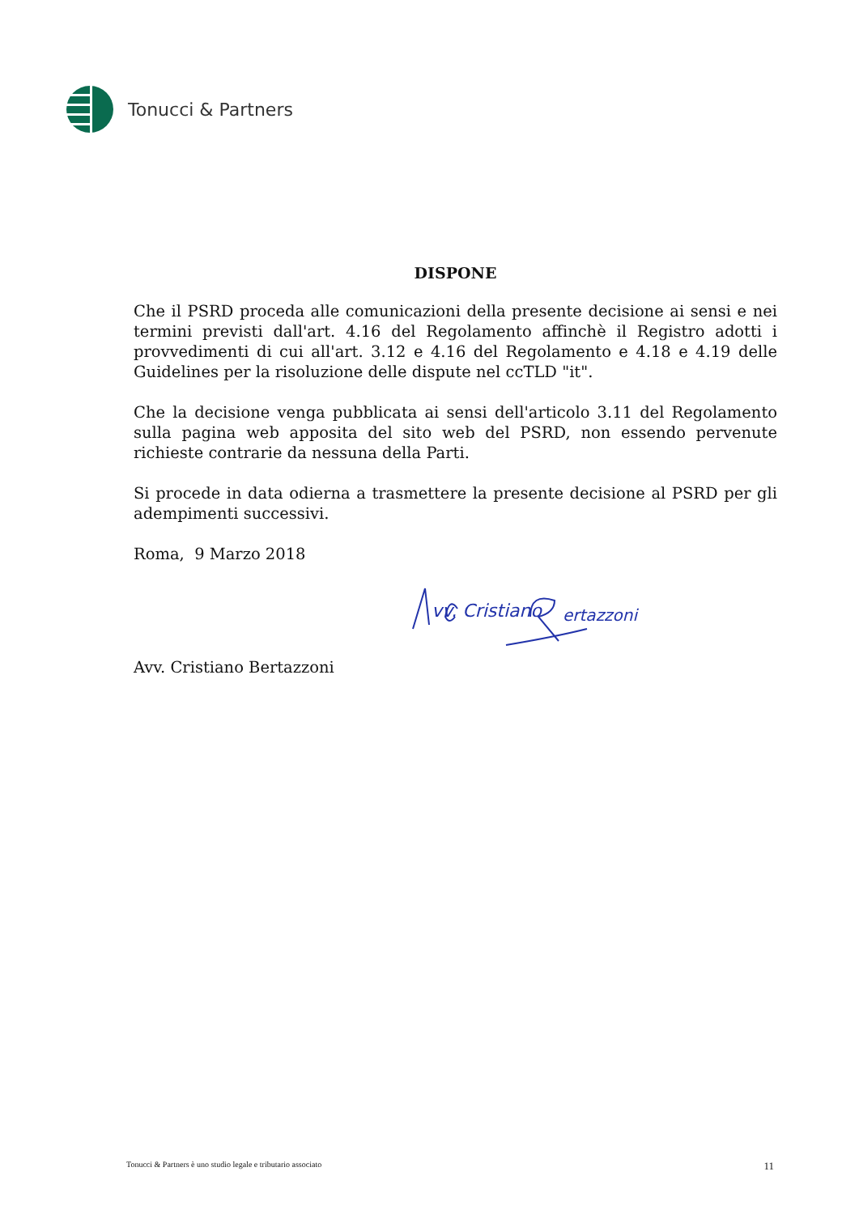Tonucci & Partners
DISPONE
Che il PSRD proceda alle comunicazioni della presente decisione ai sensi e nei termini previsti dall'art. 4.16 del Regolamento affinchè il Registro adotti i provvedimenti di cui all'art. 3.12 e 4.16 del Regolamento e 4.18 e 4.19 delle Guidelines per la risoluzione delle dispute nel ccTLD "it".
Che la decisione venga pubblicata ai sensi dell'articolo 3.11 del Regolamento sulla pagina web apposita del sito web del PSRD, non essendo pervenute richieste contrarie da nessuna della Parti.
Si procede in data odierna a trasmettere la presente decisione al PSRD per gli adempimenti successivi.
Roma, 9 Marzo 2018
vv. Cristiano
ertazzoni
Avv. Cristiano Bertazzoni
Tonucci & Partners è uno studio legale e tributario associato 11